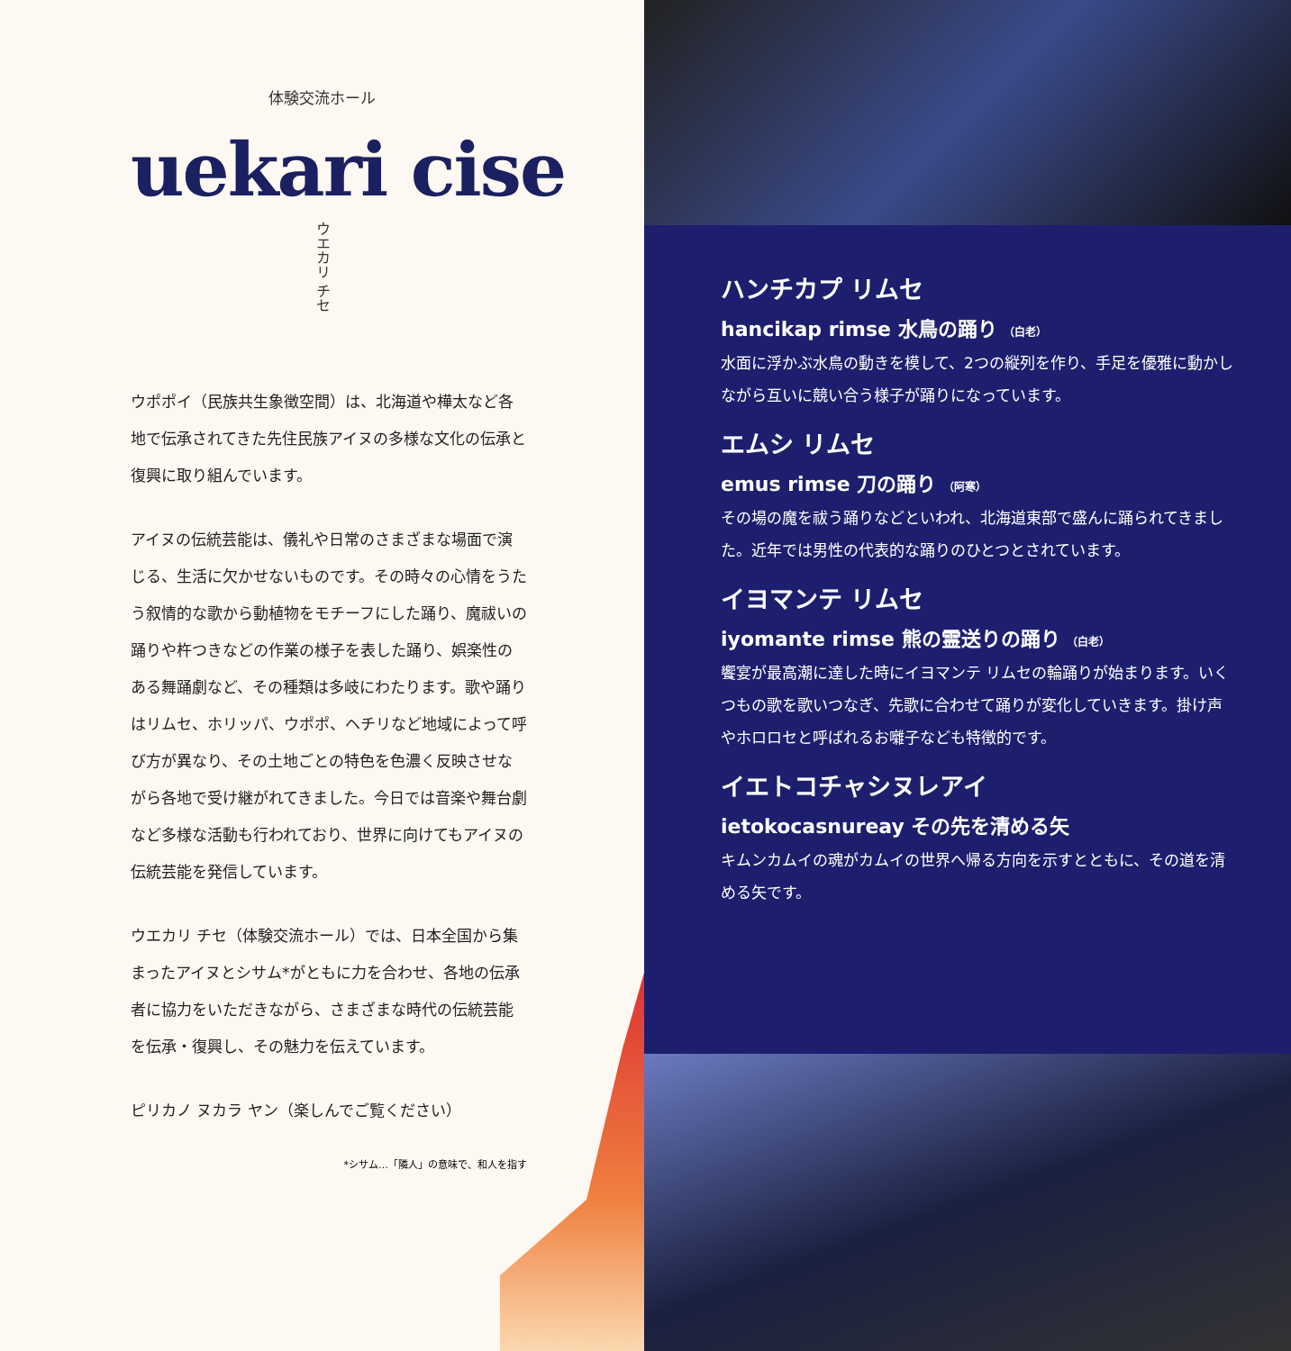体験交流ホール
uekari cise
ウエカリ チセ
ウポポイ（民族共生象徴空間）は、北海道や樺太など各地で伝承されてきた先住民族アイヌの多様な文化の伝承と復興に取り組んでいます。
アイヌの伝統芸能は、儀礼や日常のさまざまな場面で演じる、生活に欠かせないものです。その時々の心情をうたう叙情的な歌から動植物をモチーフにした踊り、魔祓いの踊りや杵つきなどの作業の様子を表した踊り、娯楽性のある舞踊劇など、その種類は多岐にわたります。歌や踊りはリムセ、ホリッパ、ウポポ、ヘチリなど地域によって呼び方が異なり、その土地ごとの特色を色濃く反映させながら各地で受け継がれてきました。今日では音楽や舞台劇など多様な活動も行われており、世界に向けてもアイヌの伝統芸能を発信しています。
ウエカリ チセ（体験交流ホール）では、日本全国から集まったアイヌとシサム*がともに力を合わせ、各地の伝承者に協力をいただきながら、さまざまな時代の伝統芸能を伝承・復興し、その魅力を伝えています。
ピリカノ ヌカラ ヤン（楽しんでご覧ください）
*シサム…「隣人」の意味で、和人を指す
ハンチカプ リムセ
hancikap rimse 水鳥の踊り （白老）
水面に浮かぶ水鳥の動きを模して、2つの縦列を作り、手足を優雅に動かしながら互いに競い合う様子が踊りになっています。
エムシ リムセ
emus rimse 刀の踊り （阿寒）
その場の魔を祓う踊りなどといわれ、北海道東部で盛んに踊られてきました。近年では男性の代表的な踊りのひとつとされています。
イヨマンテ リムセ
iyomante rimse 熊の霊送りの踊り （白老）
饗宴が最高潮に達した時にイヨマンテ リムセの輪踊りが始まります。いくつもの歌を歌いつなぎ、先歌に合わせて踊りが変化していきます。掛け声やホロロセと呼ばれるお囃子なども特徴的です。
イエトコチャシヌレアイ
ietokocasnureay その先を清める矢
キムンカムイの魂がカムイの世界へ帰る方向を示すとともに、その道を清める矢です。